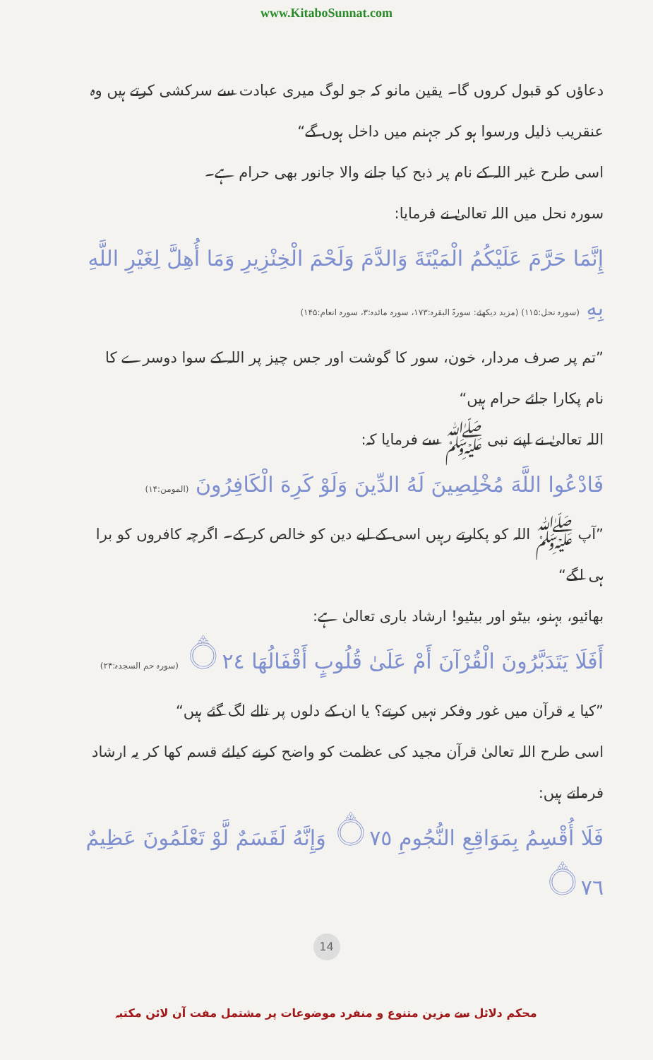www.KitaboSunnat.com
دعاؤں کو قبول کروں گا۔ یقین مانو کہ جو لوگ میری عبادت سے سرکشی کرتے ہیں وہ عنقریب ذلیل ورسوا ہو کر جہنم میں داخل ہوں گے“
اسی طرح غیر اللہ کے نام پر ذبح کیا جانے والا جانور بھی حرام ہے۔
سورہ نحل میں اللہ تعالیٰ نے فرمایا:
إِنَّمَا حَرَّمَ عَلَيْكُمُ الْمَيْتَةَ وَالدَّمَ وَلَحْمَ الْخِنْزِيرِ وَمَا أُهِلَّ لِغَيْرِ اللَّهِ بِهِ (سورہ نحل:۱۱۵) (مزید دیکھئے: سورۃ البقرہ:۱۷۳، سورہ مائدہ:۳، سورہ انعام:۱۴۵)
”تم پر صرف مردار، خون، سور کا گوشت اور جس چیز پر اللہ کے سوا دوسرے کا نام پکارا جائے حرام ہیں“
اللہ تعالیٰ نے اپنے نبی ﷺ سے فرمایا کہ:
فَادْعُوا اللَّهَ مُخْلِصِينَ لَهُ الدِّينَ وَلَوْ كَرِهَ الْكَافِرُونَ (المومن:۱۴)
”آپ ﷺ اللہ کو پکارتے رہیں اسی کے لیے دین کو خالص کر کے۔ اگرچہ کافروں کو برا ہی لگے“
بھائیو، بہنو، بیٹو اور بیٹیو! ارشاد باری تعالیٰ ہے:
أَفَلَا يَتَدَبَّرُونَ الْقُرْآنَ أَمْ عَلَىٰ قُلُوبٍ أَقْفَالُهَا ۝٢٤ (سورہ حم السجدہ:۲۴)
”کیا یہ قرآن میں غور وفکر نہیں کرتے؟ یا ان کے دلوں پر تالے لگ گئے ہیں“
اسی طرح اللہ تعالیٰ قرآن مجید کی عظمت کو واضح کرنے کیلئے قسم کھا کر یہ ارشاد فرماتے ہیں:
فَلَا أُقْسِمُ بِمَوَاقِعِ النُّجُومِ ۝٧٥ وَإِنَّهُ لَقَسَمٌ لَّوْ تَعْلَمُونَ عَظِيمٌ ۝٧٦
14
محکم دلائل سے مزین متنوع و منفرد موضوعات پر مشتمل مفت آن لائن مکتبہ